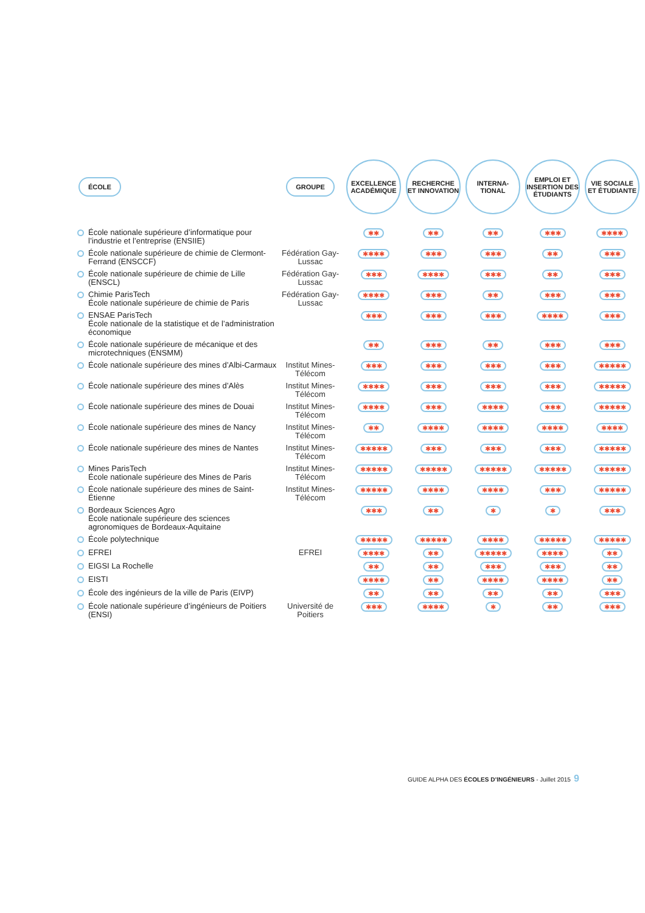| ÉCOLE | GROUPE | EXCELLENCE ACADÉMIQUE | RECHERCHE ET INNOVATION | INTERNA-TIONAL | EMPLOI ET INSERTION DES ÉTUDIANTS | VIE SOCIALE ET ÉTUDIANTE |
| --- | --- | --- | --- | --- | --- | --- |
| École nationale supérieure d’informatique pour l’industrie et l’entreprise (ENSIIE) | | ✱✱ | ✱✱ | ✱✱ | ✱✱✱ | ✱✱✱✱ |
| École nationale supérieure de chimie de Clermont-Ferrand (ENSCCF) | Fédération Gay-Lussac | ✱✱✱✱ | ✱✱✱ | ✱✱✱ | ✱✱ | ✱✱✱ |
| École nationale supérieure de chimie de Lille (ENSCL) | Fédération Gay-Lussac | ✱✱✱ | ✱✱✱✱ | ✱✱✱ | ✱✱ | ✱✱✱ |
| Chimie ParisTech École nationale supérieure de chimie de Paris | Fédération Gay-Lussac | ✱✱✱✱ | ✱✱✱ | ✱✱ | ✱✱✱ | ✱✱✱ |
| ENSAE ParisTech École nationale de la statistique et de l’administration économique | | ✱✱✱ | ✱✱✱ | ✱✱✱ | ✱✱✱✱ | ✱✱✱ |
| École nationale supérieure de mécanique et des microtechniques (ENSMM) | | ✱✱ | ✱✱✱ | ✱✱ | ✱✱✱ | ✱✱✱ |
| École nationale supérieure des mines d’Albi-Carmaux | Institut Mines-Télécom | ✱✱✱ | ✱✱✱ | ✱✱✱ | ✱✱✱ | ✱✱✱✱✱ |
| École nationale supérieure des mines d’Alès | Institut Mines-Télécom | ✱✱✱✱ | ✱✱✱ | ✱✱✱ | ✱✱✱ | ✱✱✱✱✱ |
| École nationale supérieure des mines de Douai | Institut Mines-Télécom | ✱✱✱✱ | ✱✱✱ | ✱✱✱✱ | ✱✱✱ | ✱✱✱✱✱ |
| École nationale supérieure des mines de Nancy | Institut Mines-Télécom | ✱✱ | ✱✱✱✱ | ✱✱✱✱ | ✱✱✱✱ | ✱✱✱✱ |
| École nationale supérieure des mines de Nantes | Institut Mines-Télécom | ✱✱✱✱✱ | ✱✱✱ | ✱✱✱ | ✱✱✱ | ✱✱✱✱✱ |
| Mines ParisTech École nationale supérieure des Mines de Paris | Institut Mines-Télécom | ✱✱✱✱✱ | ✱✱✱✱✱ | ✱✱✱✱✱ | ✱✱✱✱✱ | ✱✱✱✱✱ |
| École nationale supérieure des mines de Saint-Étienne | Institut Mines-Télécom | ✱✱✱✱✱ | ✱✱✱✱ | ✱✱✱✱ | ✱✱✱ | ✱✱✱✱✱ |
| Bordeaux Sciences Agro École nationale supérieure des sciences agronomiques de Bordeaux-Aquitaine | | ✱✱✱ | ✱✱ | ✱ | ✱ | ✱✱✱ |
| École polytechnique | | ✱✱✱✱✱ | ✱✱✱✱✱ | ✱✱✱✱ | ✱✱✱✱✱ | ✱✱✱✱✱ |
| EFREI | EFREI | ✱✱✱✱ | ✱✱ | ✱✱✱✱✱ | ✱✱✱✱ | ✱✱ |
| EIGSI La Rochelle | | ✱✱ | ✱✱ | ✱✱✱ | ✱✱✱ | ✱✱ |
| EISTI | | ✱✱✱✱ | ✱✱ | ✱✱✱✱ | ✱✱✱✱ | ✱✱ |
| École des ingénieurs de la ville de Paris (EIVP) | | ✱✱ | ✱✱ | ✱✱ | ✱✱ | ✱✱✱ |
| École nationale supérieure d’ingénieurs de Poitiers (ENSI) | Université de Poitiers | ✱✱✱ | ✱✱✱✱ | ✱ | ✱✱ | ✱✱✱ |
GUIDE ALPHA DES ÉCOLES D’INGÉNIEURS - Juillet 2015
9